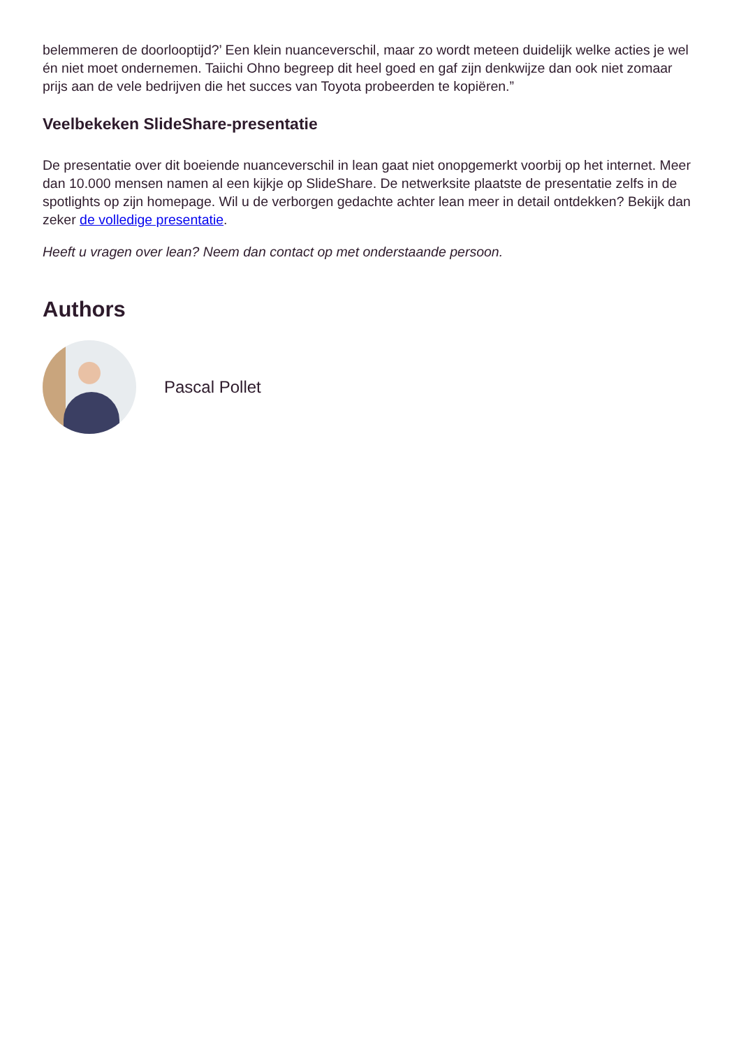belemmeren de doorlooptijd?’ Een klein nuanceverschil, maar zo wordt meteen duidelijk welke acties je wel én niet moet ondernemen. Taiichi Ohno begreep dit heel goed en gaf zijn denkwijze dan ook niet zomaar prijs aan de vele bedrijven die het succes van Toyota probeerden te kopiëren.”
Veelbekeken SlideShare-presentatie
De presentatie over dit boeiende nuanceverschil in lean gaat niet onopgemerkt voorbij op het internet. Meer dan 10.000 mensen namen al een kijkje op SlideShare. De netwerksite plaatste de presentatie zelfs in de spotlights op zijn homepage. Wil u de verborgen gedachte achter lean meer in detail ontdekken? Bekijk dan zeker de volledige presentatie.
Heeft u vragen over lean? Neem dan contact op met onderstaande persoon.
Authors
Pascal Pollet